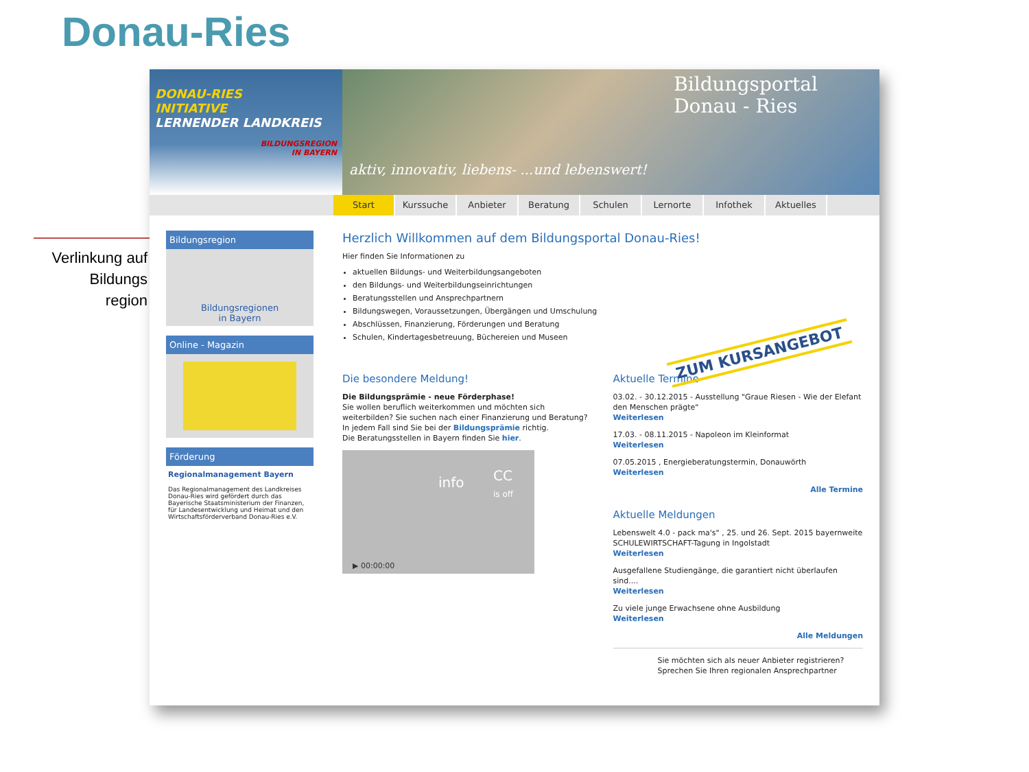Donau-Ries
Verlinkung auf
Bildungs
region
DONAU-RIES
INITIATIVE
LERNENDER LANDKREIS
BILDUNGSREGION IN BAYERN
Bildungsportal
Donau - Ries
aktiv, innovativ, liebens- ...und lebenswert!
Start Kurssuche Anbieter Beratung Schulen Lernorte Infothek Aktuelles
Bildungsregion
Bildungsregionen
in Bayern
Online - Magazin
Förderung
Regionalmanagement Bayern
Das Regionalmanagement des Landkreises Donau-Ries wird gefördert durch das Bayerische Staatsministerium der Finanzen, für Landesentwicklung und Heimat und den Wirtschaftsförderverband Donau-Ries e.V.
Herzlich Willkommen auf dem Bildungsportal Donau-Ries!
Hier finden Sie Informationen zu
aktuellen Bildungs- und Weiterbildungsangeboten
den Bildungs- und Weiterbildungseinrichtungen
Beratungsstellen und Ansprechpartnern
Bildungswegen, Voraussetzungen, Übergängen und Umschulung
Abschlüssen, Finanzierung, Förderungen und Beratung
Schulen, Kindertagesbetreuung, Büchereien und Museen
Die besondere Meldung!
Die Bildungsprämie - neue Förderphase!
Sie wollen beruflich weiterkommen und möchten sich weiterbilden? Sie suchen nach einer Finanzierung und Beratung? In jedem Fall sind Sie bei der Bildungsprämie richtig.
Die Beratungsstellen in Bayern finden Sie hier.
info CC
is off
▶ 00:00:00
Aktuelle Termine
03.02. - 30.12.2015 - Ausstellung "Graue Riesen - Wie der Elefant den Menschen prägte"
Weiterlesen
17.03. - 08.11.2015 - Napoleon im Kleinformat
Weiterlesen
07.05.2015 , Energieberatungstermin, Donauwörth
Weiterlesen
Alle Termine
Aktuelle Meldungen
Lebenswelt 4.0 - pack ma's" , 25. und 26. Sept. 2015 bayernweite SCHULEWIRTSCHAFT-Tagung in Ingolstadt
Weiterlesen
Ausgefallene Studiengänge, die garantiert nicht überlaufen sind....
Weiterlesen
Zu viele junge Erwachsene ohne Ausbildung
Weiterlesen
Alle Meldungen
Sie möchten sich als neuer Anbieter registrieren?
Sprechen Sie Ihren regionalen Ansprechpartner
ZUM KURSANGEBOT